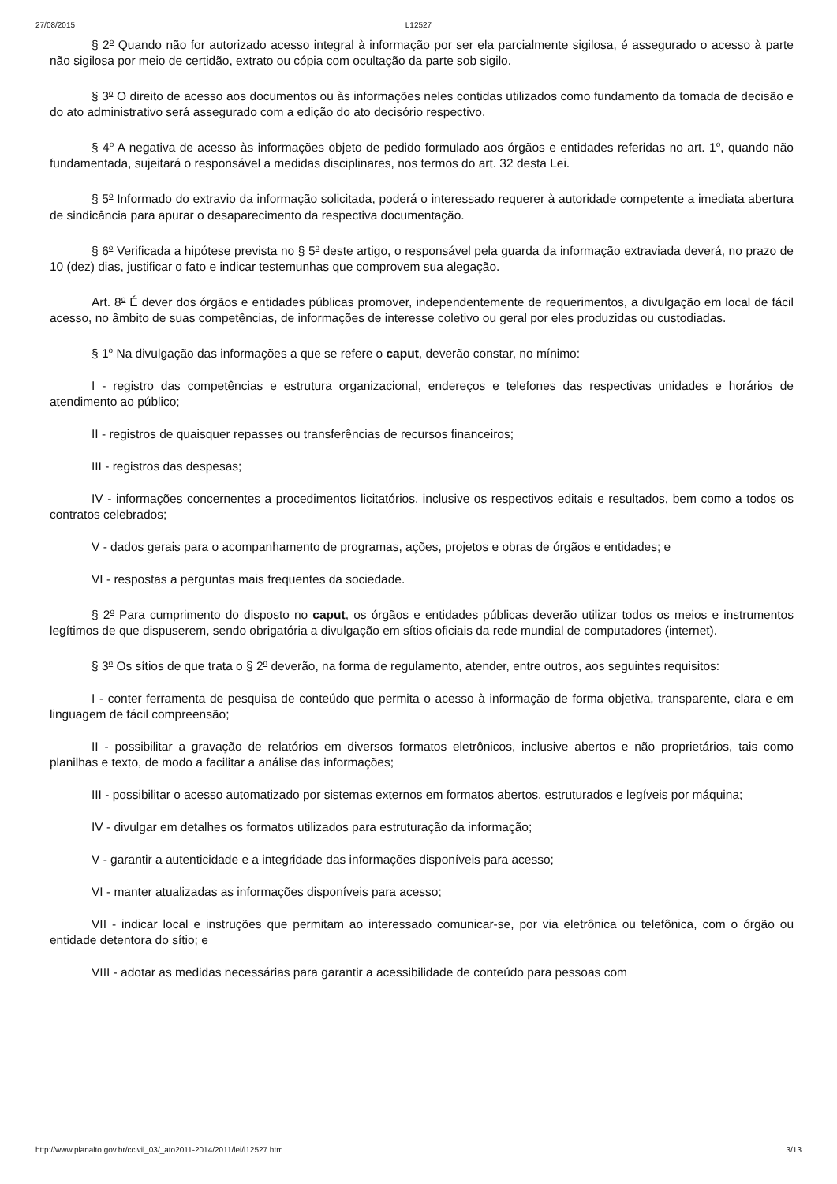27/08/2015 L12527
§ 2<sup>o</sup> Quando não for autorizado acesso integral à informação por ser ela parcialmente sigilosa, é assegurado o acesso à parte não sigilosa por meio de certidão, extrato ou cópia com ocultação da parte sob sigilo.
§ 3<sup>o</sup> O direito de acesso aos documentos ou às informações neles contidas utilizados como fundamento da tomada de decisão e do ato administrativo será assegurado com a edição do ato decisório respectivo.
§ 4<sup>o</sup> A negativa de acesso às informações objeto de pedido formulado aos órgãos e entidades referidas no art. 1<sup>o</sup>, quando não fundamentada, sujeitará o responsável a medidas disciplinares, nos termos do art. 32 desta Lei.
§ 5<sup>o</sup> Informado do extravio da informação solicitada, poderá o interessado requerer à autoridade competente a imediata abertura de sindicância para apurar o desaparecimento da respectiva documentação.
§ 6<sup>o</sup> Verificada a hipótese prevista no § 5<sup>o</sup> deste artigo, o responsável pela guarda da informação extraviada deverá, no prazo de 10 (dez) dias, justificar o fato e indicar testemunhas que comprovem sua alegação.
Art. 8<sup>o</sup> É dever dos órgãos e entidades públicas promover, independentemente de requerimentos, a divulgação em local de fácil acesso, no âmbito de suas competências, de informações de interesse coletivo ou geral por eles produzidas ou custodiadas.
§ 1<sup>o</sup> Na divulgação das informações a que se refere o caput, deverão constar, no mínimo:
I - registro das competências e estrutura organizacional, endereços e telefones das respectivas unidades e horários de atendimento ao público;
II - registros de quaisquer repasses ou transferências de recursos financeiros;
III - registros das despesas;
IV - informações concernentes a procedimentos licitatórios, inclusive os respectivos editais e resultados, bem como a todos os contratos celebrados;
V - dados gerais para o acompanhamento de programas, ações, projetos e obras de órgãos e entidades; e
VI - respostas a perguntas mais frequentes da sociedade.
§ 2<sup>o</sup> Para cumprimento do disposto no caput, os órgãos e entidades públicas deverão utilizar todos os meios e instrumentos legítimos de que dispuserem, sendo obrigatória a divulgação em sítios oficiais da rede mundial de computadores (internet).
§ 3<sup>o</sup> Os sítios de que trata o § 2<sup>o</sup> deverão, na forma de regulamento, atender, entre outros, aos seguintes requisitos:
I - conter ferramenta de pesquisa de conteúdo que permita o acesso à informação de forma objetiva, transparente, clara e em linguagem de fácil compreensão;
II - possibilitar a gravação de relatórios em diversos formatos eletrônicos, inclusive abertos e não proprietários, tais como planilhas e texto, de modo a facilitar a análise das informações;
III - possibilitar o acesso automatizado por sistemas externos em formatos abertos, estruturados e legíveis por máquina;
IV - divulgar em detalhes os formatos utilizados para estruturação da informação;
V - garantir a autenticidade e a integridade das informações disponíveis para acesso;
VI - manter atualizadas as informações disponíveis para acesso;
VII - indicar local e instruções que permitam ao interessado comunicar-se, por via eletrônica ou telefônica, com o órgão ou entidade detentora do sítio; e
VIII - adotar as medidas necessárias para garantir a acessibilidade de conteúdo para pessoas com
http://www.planalto.gov.br/ccivil_03/_ato2011-2014/2011/lei/l12527.htm 3/13